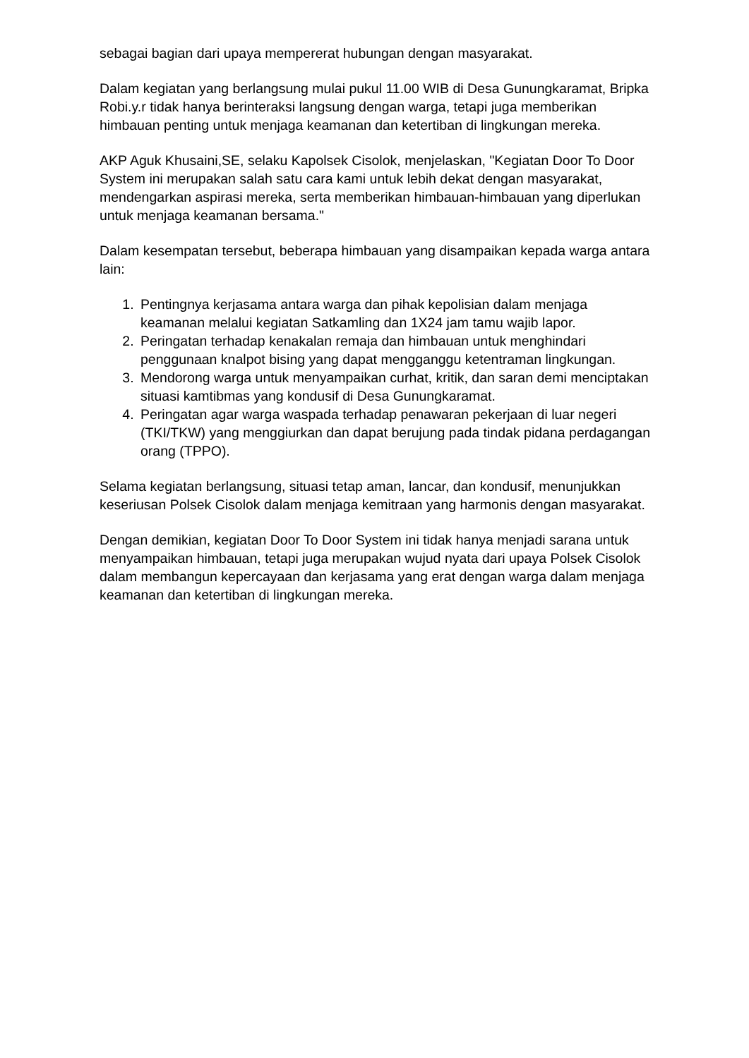sebagai bagian dari upaya mempererat hubungan dengan masyarakat.
Dalam kegiatan yang berlangsung mulai pukul 11.00 WIB di Desa Gunungkaramat, Bripka Robi.y.r tidak hanya berinteraksi langsung dengan warga, tetapi juga memberikan himbauan penting untuk menjaga keamanan dan ketertiban di lingkungan mereka.
AKP Aguk Khusaini,SE, selaku Kapolsek Cisolok, menjelaskan, "Kegiatan Door To Door System ini merupakan salah satu cara kami untuk lebih dekat dengan masyarakat, mendengarkan aspirasi mereka, serta memberikan himbauan-himbauan yang diperlukan untuk menjaga keamanan bersama."
Dalam kesempatan tersebut, beberapa himbauan yang disampaikan kepada warga antara lain:
1. Pentingnya kerjasama antara warga dan pihak kepolisian dalam menjaga keamanan melalui kegiatan Satkamling dan 1X24 jam tamu wajib lapor.
2. Peringatan terhadap kenakalan remaja dan himbauan untuk menghindari penggunaan knalpot bising yang dapat mengganggu ketentraman lingkungan.
3. Mendorong warga untuk menyampaikan curhat, kritik, dan saran demi menciptakan situasi kamtibmas yang kondusif di Desa Gunungkaramat.
4. Peringatan agar warga waspada terhadap penawaran pekerjaan di luar negeri (TKI/TKW) yang menggiurkan dan dapat berujung pada tindak pidana perdagangan orang (TPPO).
Selama kegiatan berlangsung, situasi tetap aman, lancar, dan kondusif, menunjukkan keseriusan Polsek Cisolok dalam menjaga kemitraan yang harmonis dengan masyarakat.
Dengan demikian, kegiatan Door To Door System ini tidak hanya menjadi sarana untuk menyampaikan himbauan, tetapi juga merupakan wujud nyata dari upaya Polsek Cisolok dalam membangun kepercayaan dan kerjasama yang erat dengan warga dalam menjaga keamanan dan ketertiban di lingkungan mereka.